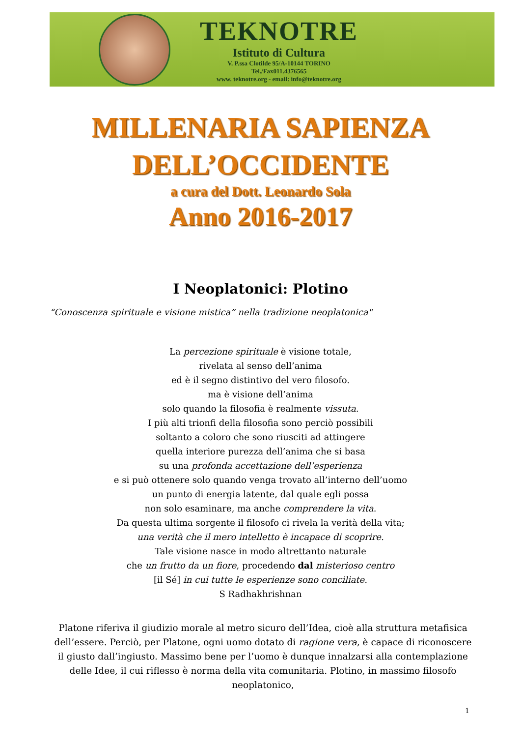TEKNOTRE
Istituto di Cultura
V. P.ssa Clotilde 95/A-10144 TORINO
Tel./Fax011.4376565
www. teknotre.org - email: info@teknotre.org
MILLENARIA SAPIENZA
DELL’OCCIDENTE
a cura del Dott. Leonardo Sola
Anno 2016-2017
I Neoplatonici: Plotino
“Conoscenza spirituale e visione mistica” nella tradizione neoplatonica"
La percezione spirituale è visione totale,
rivelata al senso dell’anima
ed è il segno distintivo del vero filosofo.
ma è visione dell’anima
solo quando la filosofia è realmente vissuta.
I più alti trionfi della filosofia sono perciò possibili
soltanto a coloro che sono riusciti ad attingere
quella interiore purezza dell’anima che si basa
su una profonda accettazione dell’esperienza
e si può ottenere solo quando venga trovato all’interno dell’uomo
un punto di energia latente, dal quale egli possa
non solo esaminare, ma anche comprendere la vita.
Da questa ultima sorgente il filosofo ci rivela la verità della vita;
una verità che il mero intelletto è incapace di scoprire.
Tale visione nasce in modo altrettanto naturale
che un frutto da un fiore, procedendo dal misterioso centro
[il Sé] in cui tutte le esperienze sono conciliate.
S Radhakhrishnan
Platone riferiva il giudizio morale al metro sicuro dell’Idea, cioè alla struttura metafisica dell’essere. Perciò, per Platone, ogni uomo dotato di ragione vera, è capace di riconoscere il giusto dall’ingiusto. Massimo bene per l’uomo è dunque innalzarsi alla contemplazione delle Idee, il cui riflesso è norma della vita comunitaria. Plotino, in massimo filosofo neoplatonico,
1